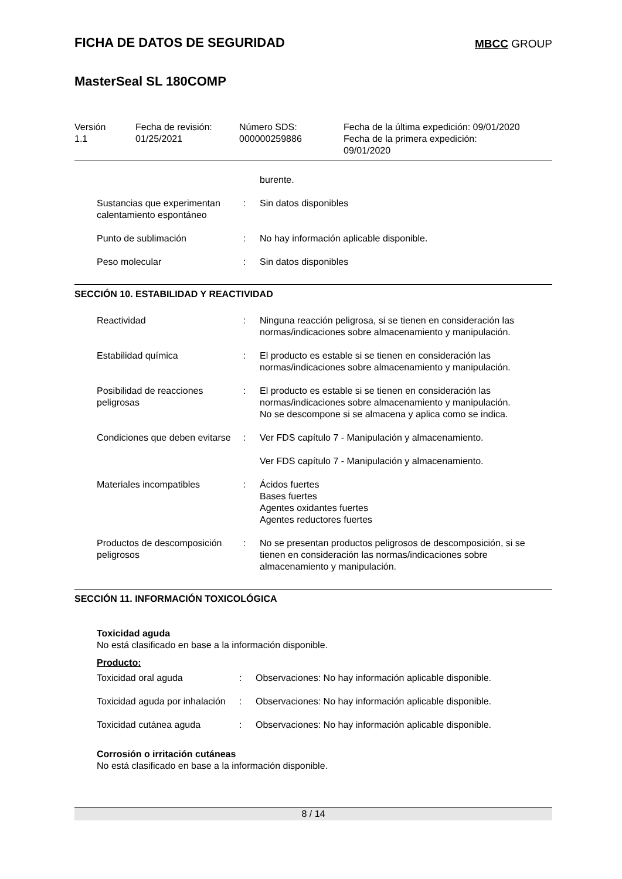FICHA DE DATOS DE SEGURIDAD
MBCC GROUP
MasterSeal SL 180COMP
Versión
1.1
Fecha de revisión:
01/25/2021
Número SDS:
000000259886
Fecha de la última expedición: 09/01/2020
Fecha de la primera expedición:
09/01/2020
burente.
Sustancias que experimentan calentamiento espontáneo
: Sin datos disponibles
Punto de sublimación : No hay información aplicable disponible.
Peso molecular : Sin datos disponibles
SECCIÓN 10. ESTABILIDAD Y REACTIVIDAD
Reactividad : Ninguna reacción peligrosa, si se tienen en consideración las normas/indicaciones sobre almacenamiento y manipulación.
Estabilidad química : El producto es estable si se tienen en consideración las normas/indicaciones sobre almacenamiento y manipulación.
Posibilidad de reacciones peligrosas
: El producto es estable si se tienen en consideración las normas/indicaciones sobre almacenamiento y manipulación.
No se descompone si se almacena y aplica como se indica.
Condiciones que deben evitarse
: Ver FDS capítulo 7 - Manipulación y almacenamiento.
Ver FDS capítulo 7 - Manipulación y almacenamiento.
Materiales incompatibles : Ácidos fuertes
Bases fuertes
Agentes oxidantes fuertes
Agentes reductores fuertes
Productos de descomposición peligrosos
: No se presentan productos peligrosos de descomposición, si se tienen en consideración las normas/indicaciones sobre almacenamiento y manipulación.
SECCIÓN 11. INFORMACIÓN TOXICOLÓGICA
Toxicidad aguda
No está clasificado en base a la información disponible.
Producto:
Toxicidad oral aguda : Observaciones: No hay información aplicable disponible.
Toxicidad aguda por inhalación
: Observaciones: No hay información aplicable disponible.
Toxicidad cutánea aguda : Observaciones: No hay información aplicable disponible.
Corrosión o irritación cutáneas
No está clasificado en base a la información disponible.
8 / 14